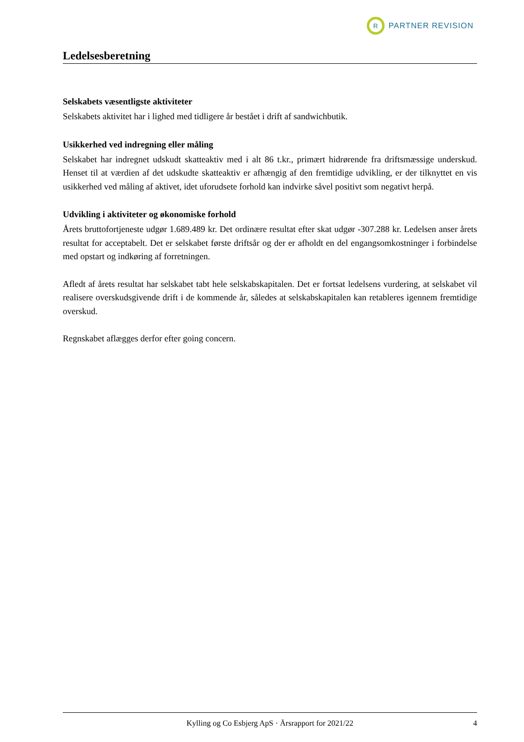R
PARTNER REVISION
Ledelsesberetning
Selskabets væsentligste aktiviteter
Selskabets aktivitet har i lighed med tidligere år bestået i drift af sandwichbutik.
Usikkerhed ved indregning eller måling
Selskabet har indregnet udskudt skatteaktiv med i alt 86 t.kr., primært hidrørende fra driftsmæssige underskud. Henset til at værdien af det udskudte skatteaktiv er afhængig af den fremtidige udvikling, er der tilknyttet en vis usikkerhed ved måling af aktivet, idet uforudsete forhold kan indvirke såvel positivt som negativt herpå.
Udvikling i aktiviteter og økonomiske forhold
Årets bruttofortjeneste udgør 1.689.489 kr. Det ordinære resultat efter skat udgør -307.288 kr. Ledelsen anser årets resultat for acceptabelt. Det er selskabet første driftsår og der er afholdt en del engangsomkostninger i forbindelse med opstart og indkøring af forretningen.
Afledt af årets resultat har selskabet tabt hele selskabskapitalen. Det er fortsat ledelsens vurdering, at selskabet vil realisere overskudsgivende drift i de kommende år, således at selskabskapitalen kan retableres igennem fremtidige overskud.
Regnskabet aflægges derfor efter going concern.
Kylling og Co Esbjerg ApS · Årsrapport for 2021/22 4